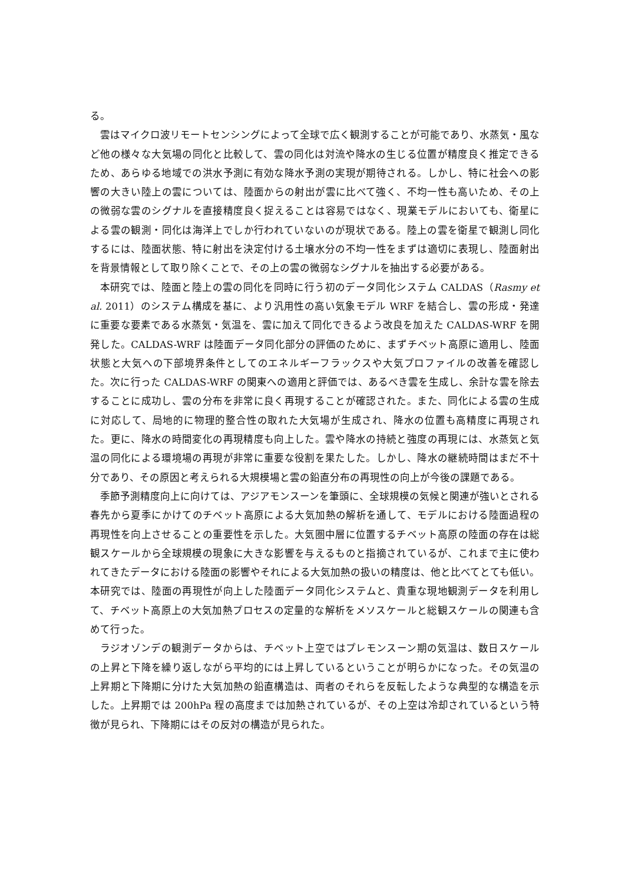る。
雲はマイクロ波リモートセンシングによって全球で広く観測することが可能であり、水蒸気・風など他の様々な大気場の同化と比較して、雲の同化は対流や降水の生じる位置が精度良く推定できるため、あらゆる地域での洪水予測に有効な降水予測の実現が期待される。しかし、特に社会への影響の大きい陸上の雲については、陸面からの射出が雲に比べて強く、不均一性も高いため、その上の微弱な雲のシグナルを直接精度良く捉えることは容易ではなく、現業モデルにおいても、衛星による雲の観測・同化は海洋上でしか行われていないのが現状である。陸上の雲を衛星で観測し同化するには、陸面状態、特に射出を決定付ける土壌水分の不均一性をまずは適切に表現し、陸面射出を背景情報として取り除くことで、その上の雲の微弱なシグナルを抽出する必要がある。
本研究では、陸面と陸上の雲の同化を同時に行う初のデータ同化システム CALDAS（Rasmy et al. 2011）のシステム構成を基に、より汎用性の高い気象モデル WRF を結合し、雲の形成・発達に重要な要素である水蒸気・気温を、雲に加えて同化できるよう改良を加えた CALDAS-WRF を開発した。CALDAS-WRF は陸面データ同化部分の評価のために、まずチベット高原に適用し、陸面状態と大気への下部境界条件としてのエネルギーフラックスや大気プロファイルの改善を確認した。次に行った CALDAS-WRF の関東への適用と評価では、あるべき雲を生成し、余計な雲を除去することに成功し、雲の分布を非常に良く再現することが確認された。また、同化による雲の生成に対応して、局地的に物理的整合性の取れた大気場が生成され、降水の位置も高精度に再現された。更に、降水の時間変化の再現精度も向上した。雲や降水の持続と強度の再現には、水蒸気と気温の同化による環境場の再現が非常に重要な役割を果たした。しかし、降水の継続時間はまだ不十分であり、その原因と考えられる大規模場と雲の鉛直分布の再現性の向上が今後の課題である。
季節予測精度向上に向けては、アジアモンスーンを筆頭に、全球規模の気候と関連が強いとされる春先から夏季にかけてのチベット高原による大気加熱の解析を通して、モデルにおける陸面過程の再現性を向上させることの重要性を示した。大気圏中層に位置するチベット高原の陸面の存在は総観スケールから全球規模の現象に大きな影響を与えるものと指摘されているが、これまで主に使われてきたデータにおける陸面の影響やそれによる大気加熱の扱いの精度は、他と比べてとても低い。本研究では、陸面の再現性が向上した陸面データ同化システムと、貴重な現地観測データを利用して、チベット高原上の大気加熱プロセスの定量的な解析をメソスケールと総観スケールの関連も含めて行った。
ラジオゾンデの観測データからは、チベット上空ではプレモンスーン期の気温は、数日スケールの上昇と下降を繰り返しながら平均的には上昇しているということが明らかになった。その気温の上昇期と下降期に分けた大気加熱の鉛直構造は、両者のそれらを反転したような典型的な構造を示した。上昇期では 200hPa 程の高度までは加熱されているが、その上空は冷却されているという特徴が見られ、下降期にはその反対の構造が見られた。